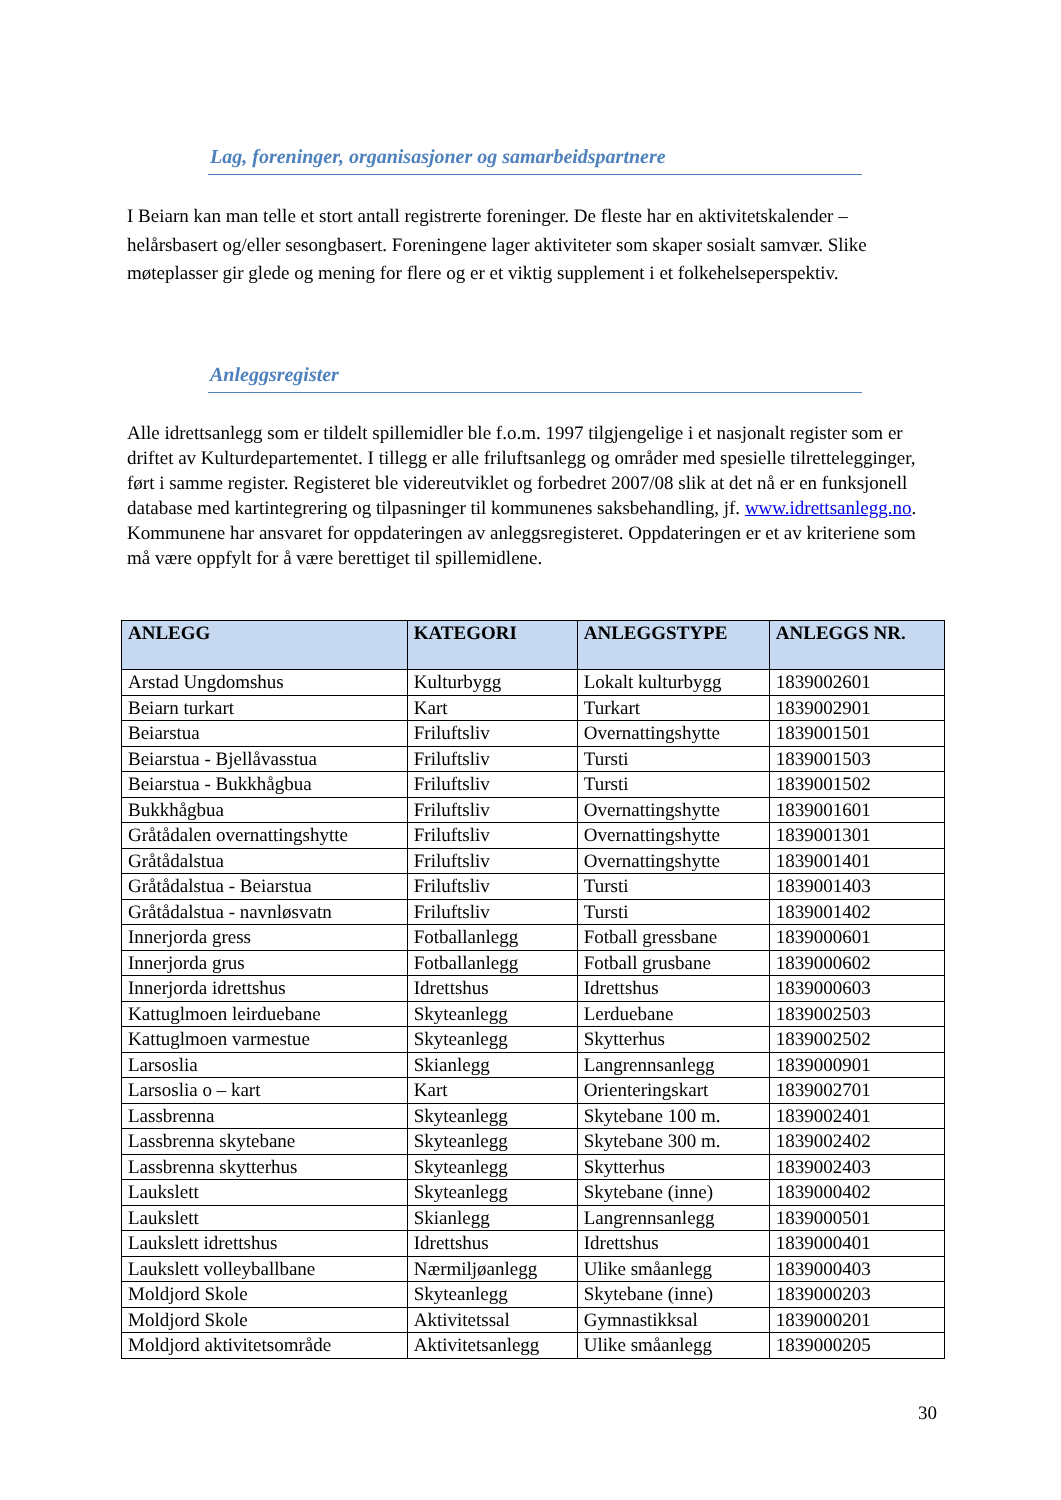Lag, foreninger, organisasjoner og samarbeidspartnere
I Beiarn kan man telle et stort antall registrerte foreninger. De fleste har en aktivitetskalender – helårsbasert og/eller sesongbasert. Foreningene lager aktiviteter som skaper sosialt samvær. Slike møteplasser gir glede og mening for flere og er et viktig supplement i et folkehelseperspektiv.
Anleggsregister
Alle idrettsanlegg som er tildelt spillemidler ble f.o.m. 1997 tilgjengelige i et nasjonalt register som er driftet av Kulturdepartementet. I tillegg er alle friluftsanlegg og områder med spesielle tilrettelegginger, ført i samme register. Registeret ble videreutviklet og forbedret 2007/08 slik at det nå er en funksjonell database med kartintegrering og tilpasninger til kommunenes saksbehandling, jf. www.idrettsanlegg.no. Kommunene har ansvaret for oppdateringen av anleggsregisteret. Oppdateringen er et av kriteriene som må være oppfylt for å være berettiget til spillemidlene.
| ANLEGG | KATEGORI | ANLEGGSTYPE | ANLEGGS NR. |
| --- | --- | --- | --- |
| Arstad Ungdomshus | Kulturbygg | Lokalt kulturbygg | 1839002601 |
| Beiarn turkart | Kart | Turkart | 1839002901 |
| Beiarstua | Friluftsliv | Overnattingshytte | 1839001501 |
| Beiarstua - Bjellåvasstua | Friluftsliv | Tursti | 1839001503 |
| Beiarstua - Bukkhågbua | Friluftsliv | Tursti | 1839001502 |
| Bukkhågbua | Friluftsliv | Overnattingshytte | 1839001601 |
| Gråtådalen overnattingshytte | Friluftsliv | Overnattingshytte | 1839001301 |
| Gråtådalstua | Friluftsliv | Overnattingshytte | 1839001401 |
| Gråtådalstua - Beiarstua | Friluftsliv | Tursti | 1839001403 |
| Gråtådalstua - navnløsvatn | Friluftsliv | Tursti | 1839001402 |
| Innerjorda gress | Fotballanlegg | Fotball gressbane | 1839000601 |
| Innerjorda grus | Fotballanlegg | Fotball grusbane | 1839000602 |
| Innerjorda idrettshus | Idrettshus | Idrettshus | 1839000603 |
| Kattuglmoen leirduebane | Skyteanlegg | Lerduebane | 1839002503 |
| Kattuglmoen varmestue | Skyteanlegg | Skytterhus | 1839002502 |
| Larsoslia | Skianlegg | Langrennsanlegg | 1839000901 |
| Larsoslia o – kart | Kart | Orienteringskart | 1839002701 |
| Lassbrenna | Skyteanlegg | Skytebane 100 m. | 1839002401 |
| Lassbrenna skytebane | Skyteanlegg | Skytebane 300 m. | 1839002402 |
| Lassbrenna skytterhus | Skyteanlegg | Skytterhus | 1839002403 |
| Laukslett | Skyteanlegg | Skytebane (inne) | 1839000402 |
| Laukslett | Skianlegg | Langrennsanlegg | 1839000501 |
| Laukslett idrettshus | Idrettshus | Idrettshus | 1839000401 |
| Laukslett volleyballbane | Nærmiljøanlegg | Ulike småanlegg | 1839000403 |
| Moldjord Skole | Skyteanlegg | Skytebane (inne) | 1839000203 |
| Moldjord Skole | Aktivitetssal | Gymnastikksal | 1839000201 |
| Moldjord aktivitetsområde | Aktivitetsanlegg | Ulike småanlegg | 1839000205 |
30